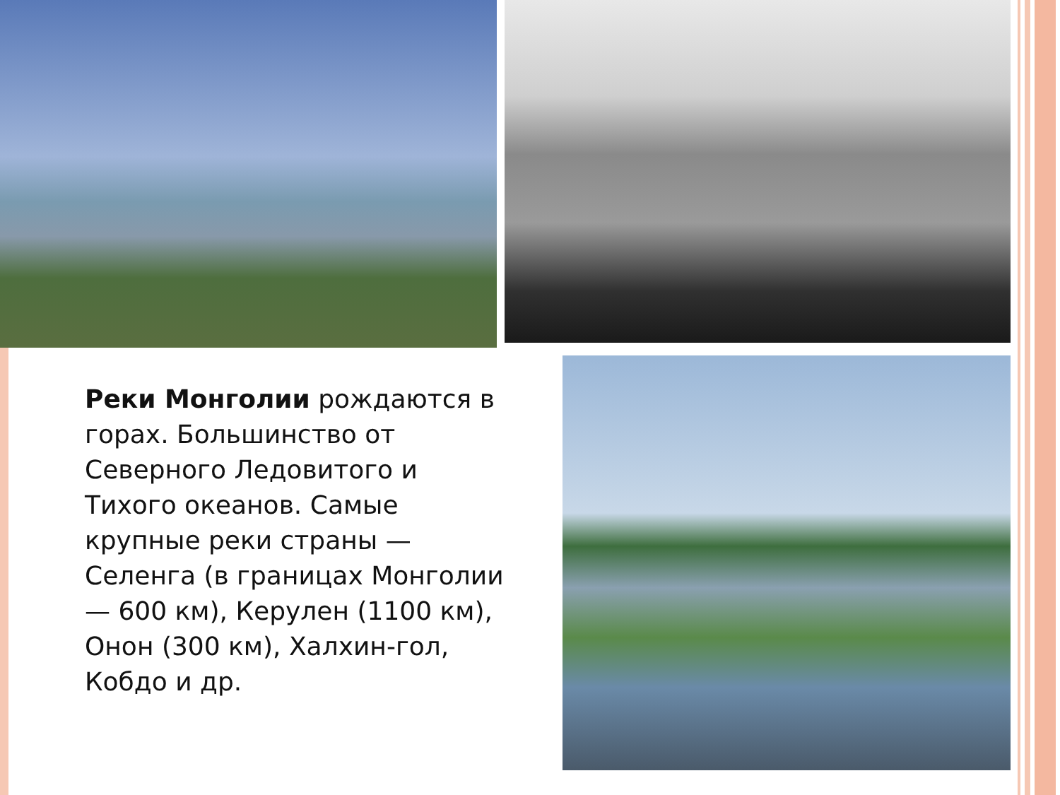Реки Монголии рождаются в горах. Большинство от Северного Ледовитого и Тихого океанов. Самые крупные реки страны — Селенга (в границах Монголии — 600 км), Керулен (1100 км), Онон (300 км), Халхин-гол, Кобдо и др.